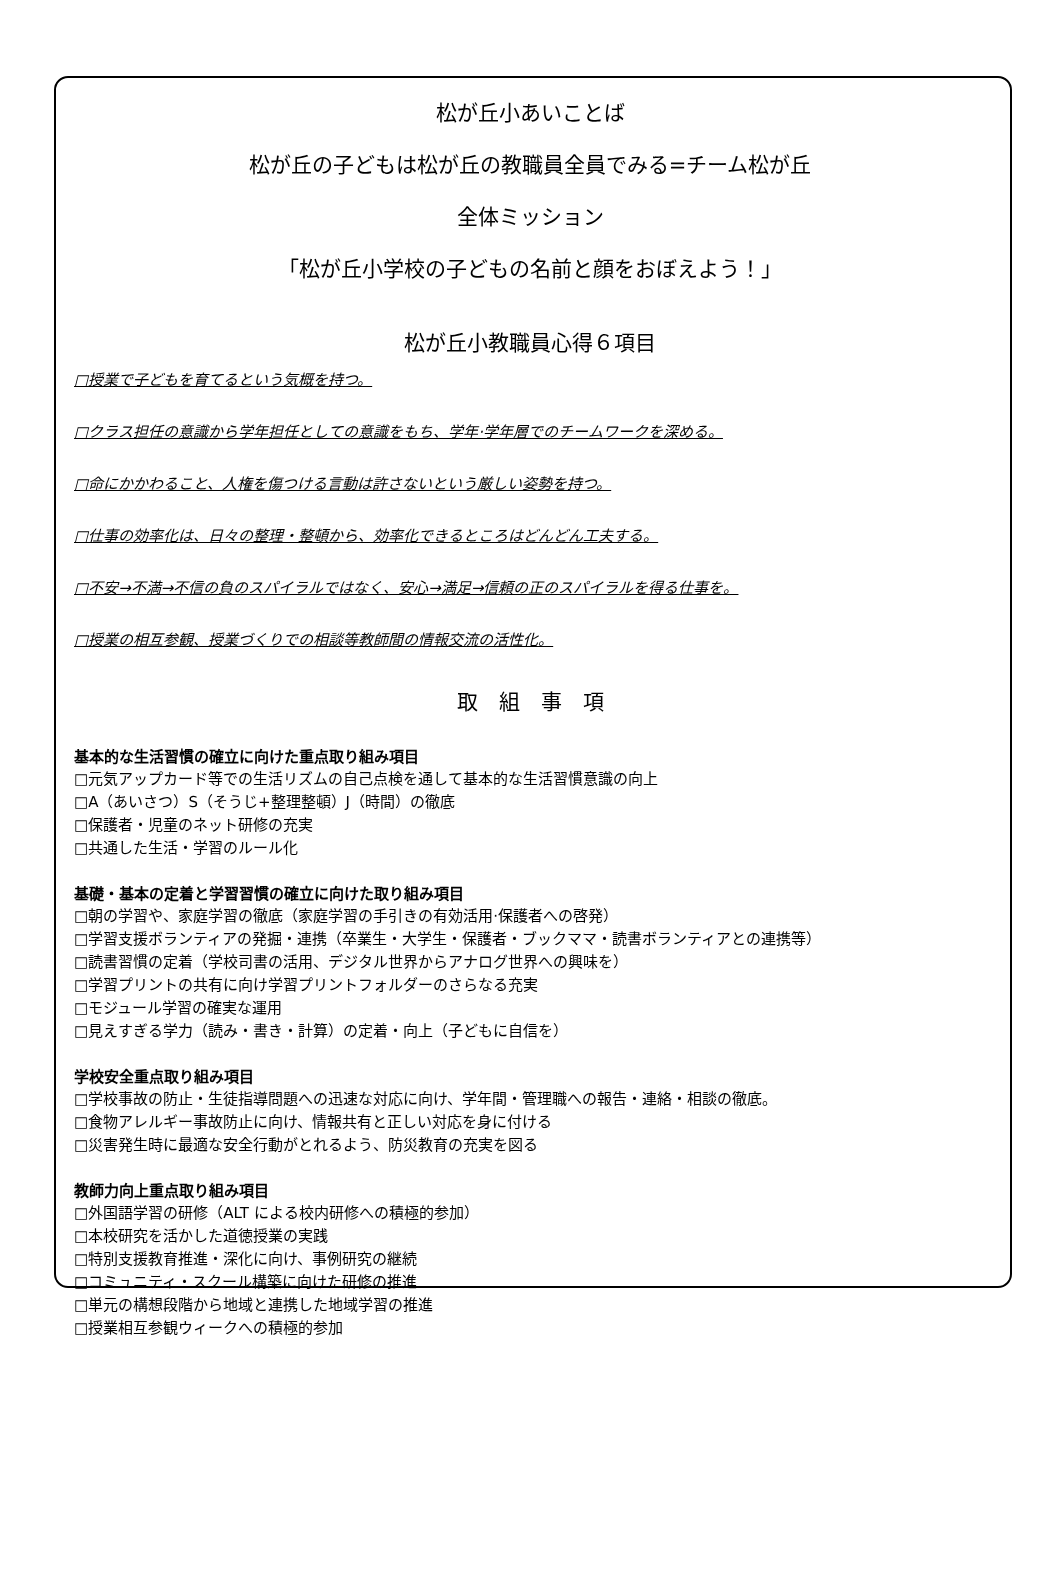松が丘小あいことば
松が丘の子どもは松が丘の教職員全員でみる=チーム松が丘
全体ミッション
「松が丘小学校の子どもの名前と顔をおぼえよう！」
松が丘小教職員心得６項目
□授業で子どもを育てるという気概を持つ。
□クラス担任の意識から学年担任としての意識をもち、学年·学年層でのチームワークを深める。
□命にかかわること、人権を傷つける言動は許さないという厳しい姿勢を持つ。
□仕事の効率化は、日々の整理・整頓から、効率化できるところはどんどん工夫する。
□不安→不満→不信の負のスパイラルではなく、安心→満足→信頼の正のスパイラルを得る仕事を。
□授業の相互参観、授業づくりでの相談等教師間の情報交流の活性化。
取　組　事　項
基本的な生活習慣の確立に向けた重点取り組み項目
□元気アップカード等での生活リズムの自己点検を通して基本的な生活習慣意識の向上
□A（あいさつ）S（そうじ+整理整頓）J（時間）の徹底
□保護者・児童のネット研修の充実
□共通した生活・学習のルール化
基礎・基本の定着と学習習慣の確立に向けた取り組み項目
□朝の学習や、家庭学習の徹底（家庭学習の手引きの有効活用·保護者への啓発）
□学習支援ボランティアの発掘・連携（卒業生・大学生・保護者・ブックママ・読書ボランティアとの連携等）
□読書習慣の定着（学校司書の活用、デジタル世界からアナログ世界への興味を）
□学習プリントの共有に向け学習プリントフォルダーのさらなる充実
□モジュール学習の確実な運用
□見えすぎる学力（読み・書き・計算）の定着・向上（子どもに自信を）
学校安全重点取り組み項目
□学校事故の防止・生徒指導問題への迅速な対応に向け、学年間・管理職への報告・連絡・相談の徹底。
□食物アレルギー事故防止に向け、情報共有と正しい対応を身に付ける
□災害発生時に最適な安全行動がとれるよう、防災教育の充実を図る
教師力向上重点取り組み項目
□外国語学習の研修（ALT による校内研修への積極的参加）
□本校研究を活かした道徳授業の実践
□特別支援教育推進・深化に向け、事例研究の継続
□コミュニティ・スクール構築に向けた研修の推進
□単元の構想段階から地域と連携した地域学習の推進
□授業相互参観ウィークへの積極的参加